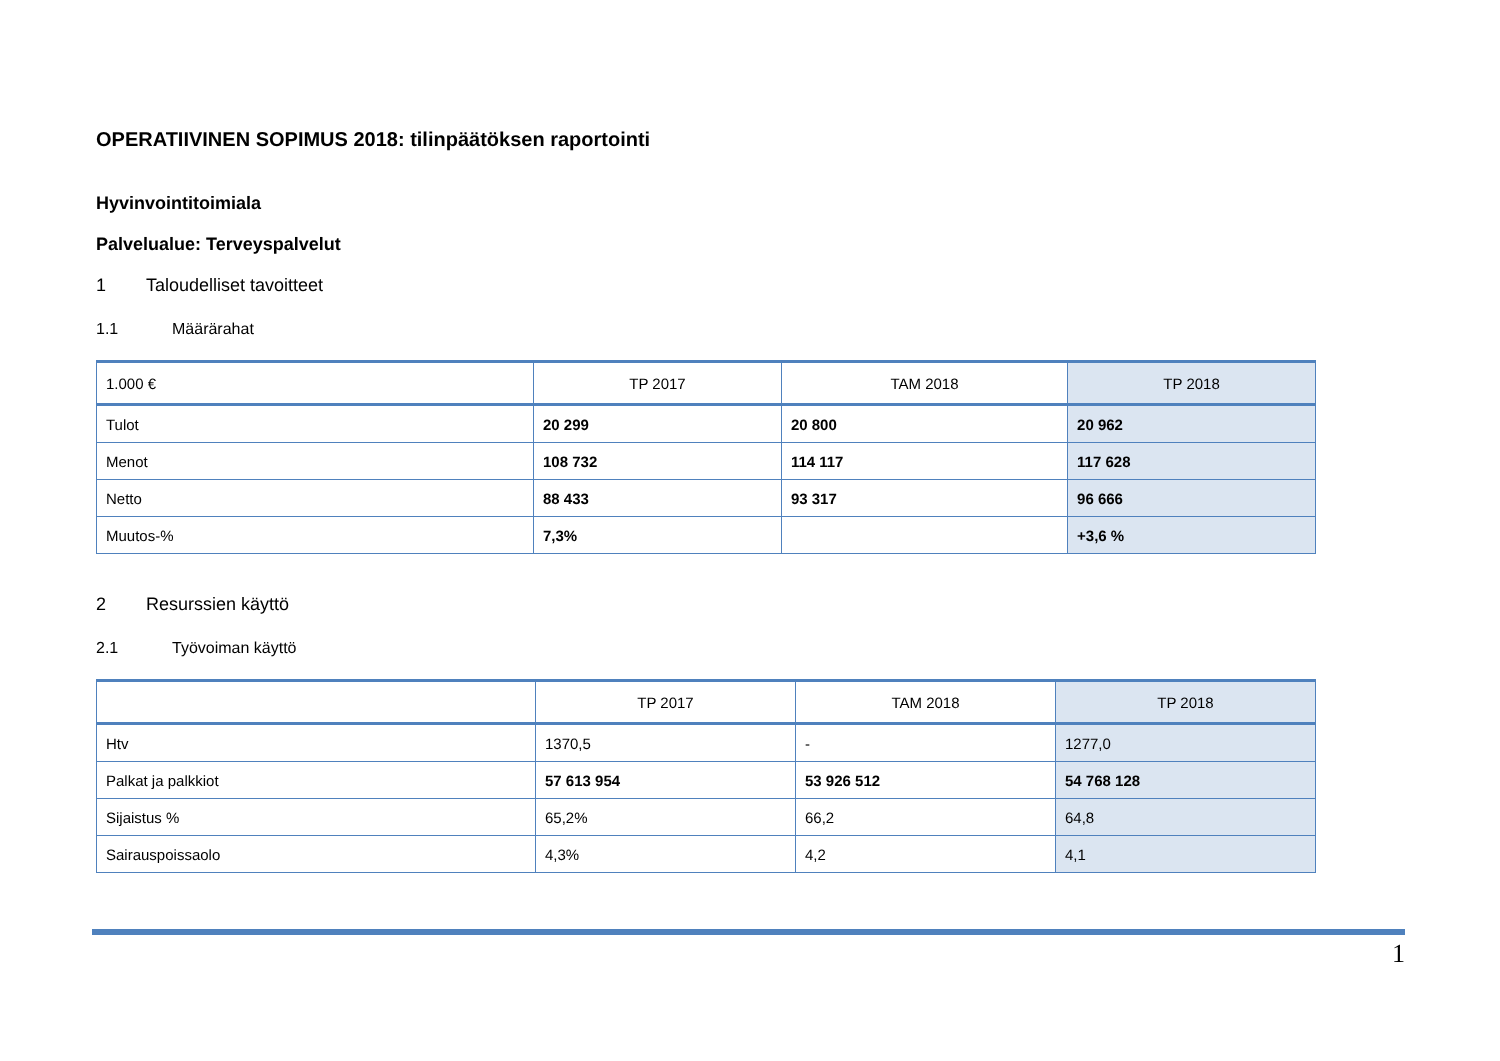OPERATIIVINEN SOPIMUS 2018: tilinpäätöksen raportointi
Hyvinvointitoimiala
Palvelualue: Terveyspalvelut
1 Taloudelliset tavoitteet
1.1 Määrärahat
| 1.000 € | TP 2017 | TAM 2018 | TP 2018 |
| --- | --- | --- | --- |
| Tulot | 20 299 | 20 800 | 20 962 |
| Menot | 108 732 | 114 117 | 117 628 |
| Netto | 88 433 | 93 317 | 96 666 |
| Muutos-% | 7,3% | | +3,6 % |
2 Resurssien käyttö
2.1 Työvoiman käyttö
| | TP 2017 | TAM 2018 | TP 2018 |
| --- | --- | --- | --- |
| Htv | 1370,5 | - | 1277,0 |
| Palkat ja palkkiot | 57 613 954 | 53 926 512 | 54 768 128 |
| Sijaistus % | 65,2% | 66,2 | 64,8 |
| Sairauspoissaolo | 4,3% | 4,2 | 4,1 |
1